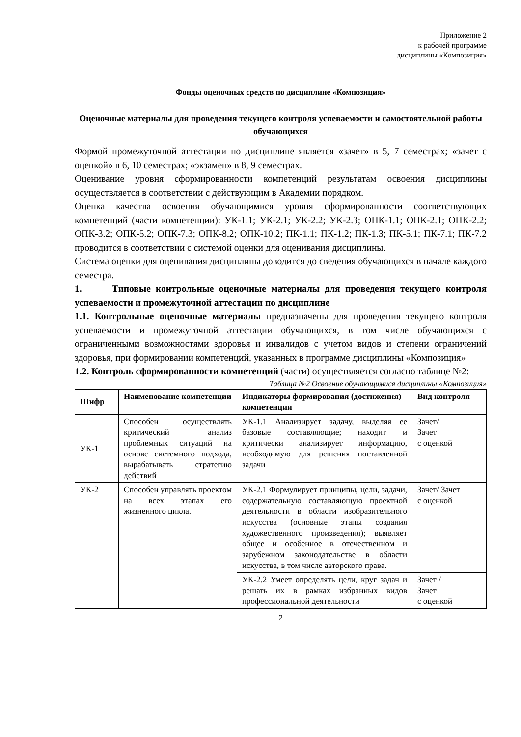Приложение 2
к рабочей программе
дисциплины «Композиция»
Фонды оценочных средств по дисциплине «Композиция»
Оценочные материалы для проведения текущего контроля успеваемости и самостоятельной работы обучающихся
Формой промежуточной аттестации по дисциплине является «зачет» в 5, 7 семестрах; «зачет с оценкой» в 6, 10 семестрах; «экзамен» в 8, 9 семестрах.
Оценивание уровня сформированности компетенций результатам освоения дисциплины осуществляется в соответствии с действующим в Академии порядком.
Оценка качества освоения обучающимися уровня сформированности соответствующих компетенций (части компетенции): УК-1.1; УК-2.1; УК-2.2; УК-2.3; ОПК-1.1; ОПК-2.1; ОПК-2.2; ОПК-3.2; ОПК-5.2; ОПК-7.3; ОПК-8.2; ОПК-10.2; ПК-1.1; ПК-1.2; ПК-1.3; ПК-5.1; ПК-7.1; ПК-7.2 проводится в соответствии с системой оценки для оценивания дисциплины.
Система оценки для оценивания дисциплины доводится до сведения обучающихся в начале каждого семестра.
1. Типовые контрольные оценочные материалы для проведения текущего контроля успеваемости и промежуточной аттестации по дисциплине
1.1. Контрольные оценочные материалы предназначены для проведения текущего контроля успеваемости и промежуточной аттестации обучающихся, в том числе обучающихся с ограниченными возможностями здоровья и инвалидов с учетом видов и степени ограничений здоровья, при формировании компетенций, указанных в программе дисциплины «Композиция»
1.2. Контроль сформированности компетенций (части) осуществляется согласно таблице №2:
Таблица №2 Освоение обучающимися дисциплины «Композиция»
| Шифр | Наименование компетенции | Индикаторы формирования (достижения) компетенции | Вид контроля |
| --- | --- | --- | --- |
| УК-1 | Способен осуществлять критический анализ проблемных ситуаций на основе системного подхода, вырабатывать стратегию действий | УК-1.1 Анализирует задачу, выделяя ее базовые составляющие; находит и критически анализирует информацию, необходимую для решения поставленной задачи | Зачет/ Зачет с оценкой |
| УК-2 | Способен управлять проектом на всех этапах его жизненного цикла. | УК-2.1 Формулирует принципы, цели, задачи, содержательную составляющую проектной деятельности в области изобразительного искусства (основные этапы создания художественного произведения); выявляет общее и особенное в отечественном и зарубежном законодательстве в области искусства, в том числе авторского права. | Зачет/ Зачет с оценкой |
| | | УК-2.2 Умеет определять цели, круг задач и решать их в рамках избранных видов профессиональной деятельности | Зачет / Зачет с оценкой |
2